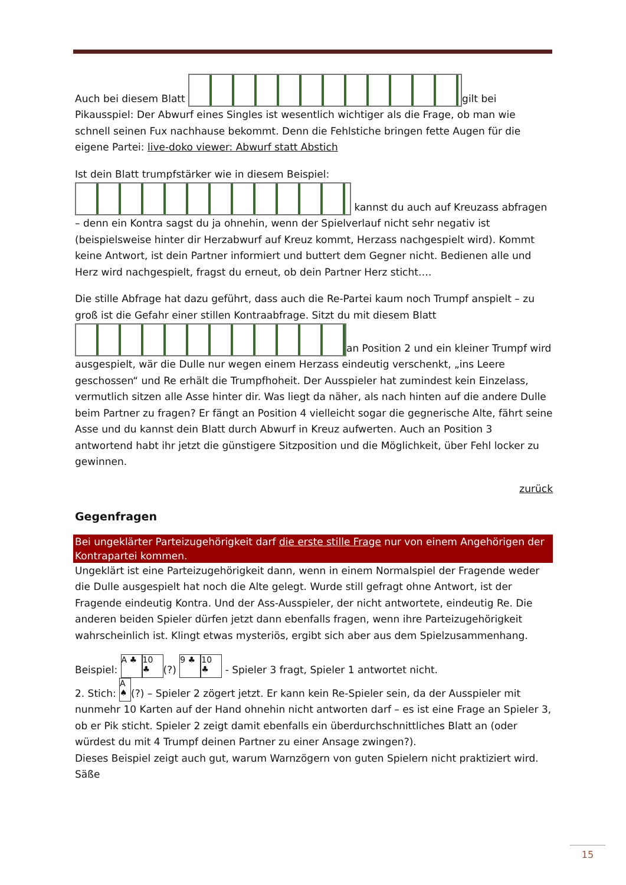Auch bei diesem Blatt gilt bei Pikausspiel: Der Abwurf eines Singles ist wesentlich wichtiger als die Frage, ob man wie schnell seinen Fux nachhause bekommt. Denn die Fehlstiche bringen fette Augen für die eigene Partei: live-doko viewer: Abwurf statt Abstich
Ist dein Blatt trumpfstärker wie in diesem Beispiel:
kannst du auch auf Kreuzass abfragen – denn ein Kontra sagst du ja ohnehin, wenn der Spielverlauf nicht sehr negativ ist (beispielsweise hinter dir Herzabwurf auf Kreuz kommt, Herzass nachgespielt wird). Kommt keine Antwort, ist dein Partner informiert und buttert dem Gegner nicht. Bedienen alle und Herz wird nachgespielt, fragst du erneut, ob dein Partner Herz sticht….
Die stille Abfrage hat dazu geführt, dass auch die Re-Partei kaum noch Trumpf anspielt – zu groß ist die Gefahr einer stillen Kontraabfrage. Sitzt du mit diesem Blatt
an Position 2 und ein kleiner Trumpf wird ausgespielt, wär die Dulle nur wegen einem Herzass eindeutig verschenkt, „ins Leere geschossen“ und Re erhält die Trumpfhoheit. Der Ausspieler hat zumindest kein Einzelass, vermutlich sitzen alle Asse hinter dir. Was liegt da näher, als nach hinten auf die andere Dulle beim Partner zu fragen? Er fängt an Position 4 vielleicht sogar die gegnerische Alte, fährt seine Asse und du kannst dein Blatt durch Abwurf in Kreuz aufwerten. Auch an Position 3 antwortend habt ihr jetzt die günstigere Sitzposition und die Möglichkeit, über Fehl locker zu gewinnen.
zurück
Gegenfragen
Bei ungeklärter Parteizugehörigkeit darf die erste stille Frage nur von einem Angehörigen der Kontrapartei kommen.
Ungeklärt ist eine Parteizugehörigkeit dann, wenn in einem Normalspiel der Fragende weder die Dulle ausgespielt hat noch die Alte gelegt. Wurde still gefragt ohne Antwort, ist der Fragende eindeutig Kontra. Und der Ass-Ausspieler, der nicht antwortete, eindeutig Re. Die anderen beiden Spieler dürfen jetzt dann ebenfalls fragen, wenn ihre Parteizugehörigkeit wahrscheinlich ist. Klingt etwas mysteriös, ergibt sich aber aus dem Spielzusammenhang.
Beispiel: A ♣ 10 ♣ (?) 9 ♣ 10 ♣ - Spieler 3 fragt, Spieler 1 antwortet nicht.
2. Stich: A ♠ (?) – Spieler 2 zögert jetzt. Er kann kein Re-Spieler sein, da der Ausspieler mit nunmehr 10 Karten auf der Hand ohnehin nicht antworten darf – es ist eine Frage an Spieler 3, ob er Pik sticht. Spieler 2 zeigt damit ebenfalls ein überdurchschnittliches Blatt an (oder würdest du mit 4 Trumpf deinen Partner zu einer Ansage zwingen?).
Dieses Beispiel zeigt auch gut, warum Warnzögern von guten Spielern nicht praktiziert wird. Säße
15